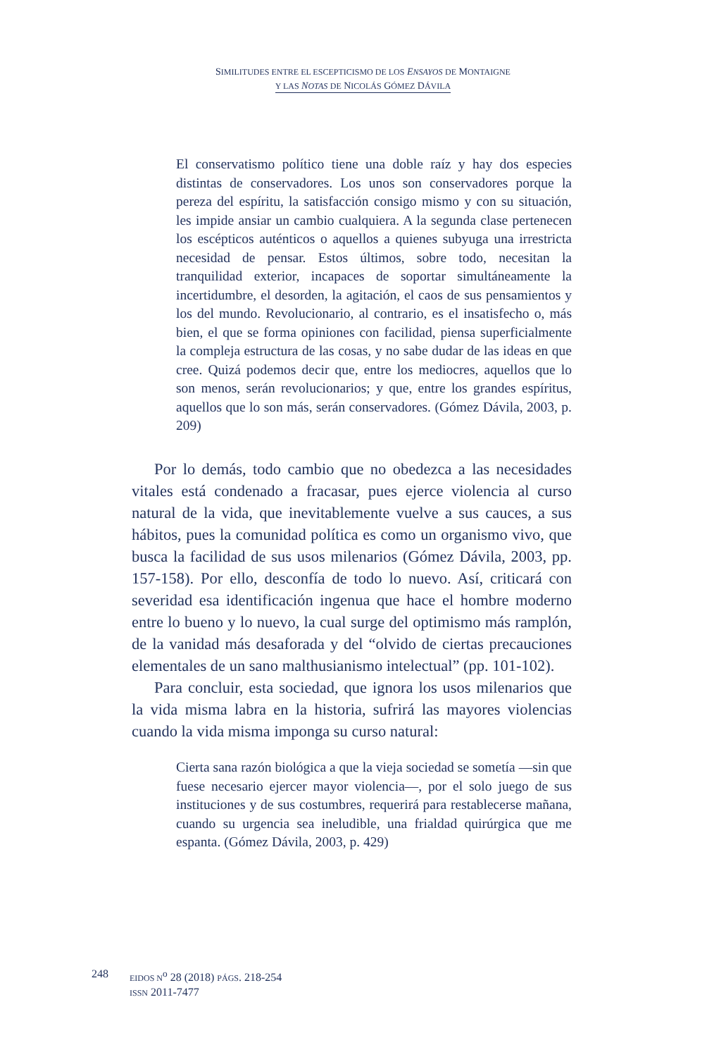SIMILITUDES ENTRE EL ESCEPTICISMO DE LOS ENSAYOS DE MONTAIGNE
Y LAS NOTAS DE NICOLÁS GÓMEZ DÁVILA
El conservatismo político tiene una doble raíz y hay dos especies distintas de conservadores. Los unos son conservadores porque la pereza del espíritu, la satisfacción consigo mismo y con su situación, les impide ansiar un cambio cualquiera. A la segunda clase pertenecen los escépticos auténticos o aquellos a quienes subyuga una irrestricta necesidad de pensar. Estos últimos, sobre todo, necesitan la tranquilidad exterior, incapaces de soportar simultáneamente la incertidumbre, el desorden, la agitación, el caos de sus pensamientos y los del mundo. Revolucionario, al contrario, es el insatisfecho o, más bien, el que se forma opiniones con facilidad, piensa superficialmente la compleja estructura de las cosas, y no sabe dudar de las ideas en que cree. Quizá podemos decir que, entre los mediocres, aquellos que lo son menos, serán revolucionarios; y que, entre los grandes espíritus, aquellos que lo son más, serán conservadores. (Gómez Dávila, 2003, p. 209)
Por lo demás, todo cambio que no obedezca a las necesidades vitales está condenado a fracasar, pues ejerce violencia al curso natural de la vida, que inevitablemente vuelve a sus cauces, a sus hábitos, pues la comunidad política es como un organismo vivo, que busca la facilidad de sus usos milenarios (Gómez Dávila, 2003, pp. 157-158). Por ello, desconfía de todo lo nuevo. Así, criticará con severidad esa identificación ingenua que hace el hombre moderno entre lo bueno y lo nuevo, la cual surge del optimismo más ramplón, de la vanidad más desaforada y del “olvido de ciertas precauciones elementales de un sano malthusianismo intelectual” (pp. 101-102).
Para concluir, esta sociedad, que ignora los usos milenarios que la vida misma labra en la historia, sufrirá las mayores violencias cuando la vida misma imponga su curso natural:
Cierta sana razón biológica a que la vieja sociedad se sometía —sin que fuese necesario ejercer mayor violencia—, por el solo juego de sus instituciones y de sus costumbres, requerirá para restablecerse mañana, cuando su urgencia sea ineludible, una frialdad quirúrgica que me espanta. (Gómez Dávila, 2003, p. 429)
248
EIDOS N<sup>o</sup> 28 (2018) PÁGS. 218-254
ISSN 2011-7477